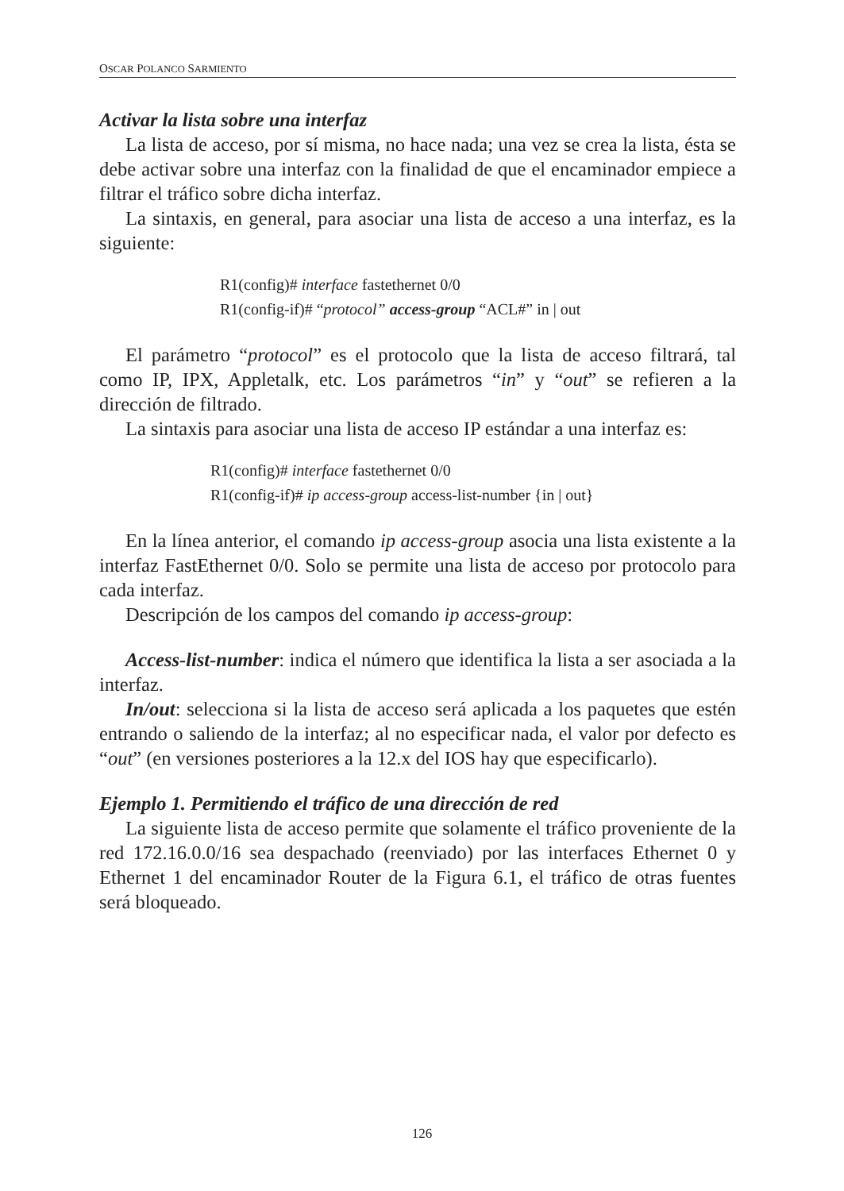OSCAR POLANCO SARMIENTO
Activar la lista sobre una interfaz
La lista de acceso, por sí misma, no hace nada; una vez se crea la lista, ésta se debe activar sobre una interfaz con la finalidad de que el encaminador empiece a filtrar el tráfico sobre dicha interfaz.
La sintaxis, en general, para asociar una lista de acceso a una interfaz, es la siguiente:
R1(config)# interface fastethernet 0/0
R1(config-if)# “protocol” access-group “ACL#” in | out
El parámetro “protocol” es el protocolo que la lista de acceso filtrará, tal como IP, IPX, Appletalk, etc. Los parámetros “in” y “out” se refieren a la dirección de filtrado.
La sintaxis para asociar una lista de acceso IP estándar a una interfaz es:
R1(config)# interface fastethernet 0/0
R1(config-if)# ip access-group access-list-number {in | out}
En la línea anterior, el comando ip access-group asocia una lista existente a la interfaz FastEthernet 0/0. Solo se permite una lista de acceso por protocolo para cada interfaz.
Descripción de los campos del comando ip access-group:
Access-list-number: indica el número que identifica la lista a ser asociada a la interfaz.
In/out: selecciona si la lista de acceso será aplicada a los paquetes que estén entrando o saliendo de la interfaz; al no especificar nada, el valor por defecto es “out” (en versiones posteriores a la 12.x del IOS hay que especificarlo).
Ejemplo 1. Permitiendo el tráfico de una dirección de red
La siguiente lista de acceso permite que solamente el tráfico proveniente de la red 172.16.0.0/16 sea despachado (reenviado) por las interfaces Ethernet 0 y Ethernet 1 del encaminador Router de la Figura 6.1, el tráfico de otras fuentes será bloqueado.
126